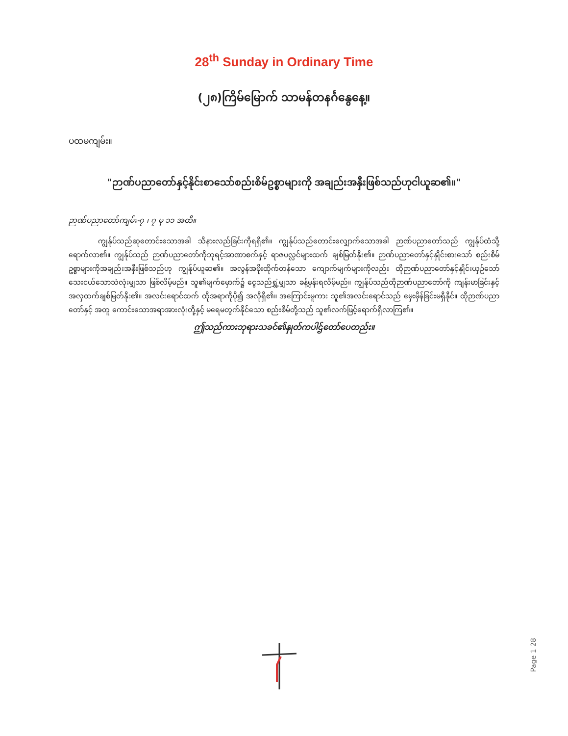28<sup>th</sup> Sunday in Ordinary Time
(၂၈)ကြိမ်မြောက် သာမန်တနင်္ဂနွေနေ့။
ပထမကျမ်း။
"ဉာဏ်ပညာတော်နှင့်နိုင်းစာသော်စည်းစိမ်ဥစ္စာများကို အချည်းအနှီးဖြစ်သည်ဟုငါယူဆ၏။"
ဉာဏ်ပညာတော်ကျမ်း-၇ ၊ ၇ မှ ၁၁ အထိ။
ကျွန်ုပ်သည်ဆုတောင်းသောအခါ သိနားလည်ခြင်းကိုရရှိ၏။ ကျွန်ုပ်သည်တောင်းလျှောက်သောအခါ ဉာဏ်ပညာတော်သည် ကျွန်ုပ်ထံသို့ရောက်လာ၏။ ကျွန်ုပ်သည် ဉာဏ်ပညာတော်ကိုဘုရင့်အာဏာစက်နှင့် ရာဇပလ္လင်များထက် ချစ်မြတ်နိုး၏။ ဉာဏ်ပညာတော်နှင့်နှိုင်းစားသော် စည်းစိမ်ဥစ္စာများကိုအချည်းအနှီးဖြစ်သည်ဟု ကျွန်ုပ်ယူဆ၏။ အလွန်အဖိုးထိုက်တန်သော ကျောက်မျက်များကိုလည်း ထိုဉာဏ်ပညာတော်နှင့်နှိုင်းယှဉ်သော် သေးငယ်သောသဲလုံးမျှသာ ဖြစ်လိမ့်မည်။ သူ၏မျက်မှောက်၌ ငွေသည်ရွှံ့မျှသာ ခန့်မှန်းရလိမ့်မည်။ ကျွန်ုပ်သည်ထိုဉာဏ်ပညာတော်ကို ကျန်းမာခြင်းနှင့်အလှထက်ချစ်မြတ်နိုး၏။ အလင်းရောင်ထက် ထိုအရာကိုပို၍ အလိုရှိ၏။ အကြောင်းမူကား သူ၏အလင်းရောင်သည် မှေးမှိန်ခြင်းမရှိနိုင်။ ထိုဉာဏ်ပညာတော်နှင့် အတူ ကောင်းသောအရာအားလုံးတို့နှင့် မရေမတွက်နိုင်သော စည်းစိမ်တို့သည် သူ၏လက်ဖြင့်ရောက်ရှိလာကြ၏။
ဤသည်ကားဘုရားသခင်၏နှုတ်ကပါဌ်တော်ပေတည်း။
Page 1 28